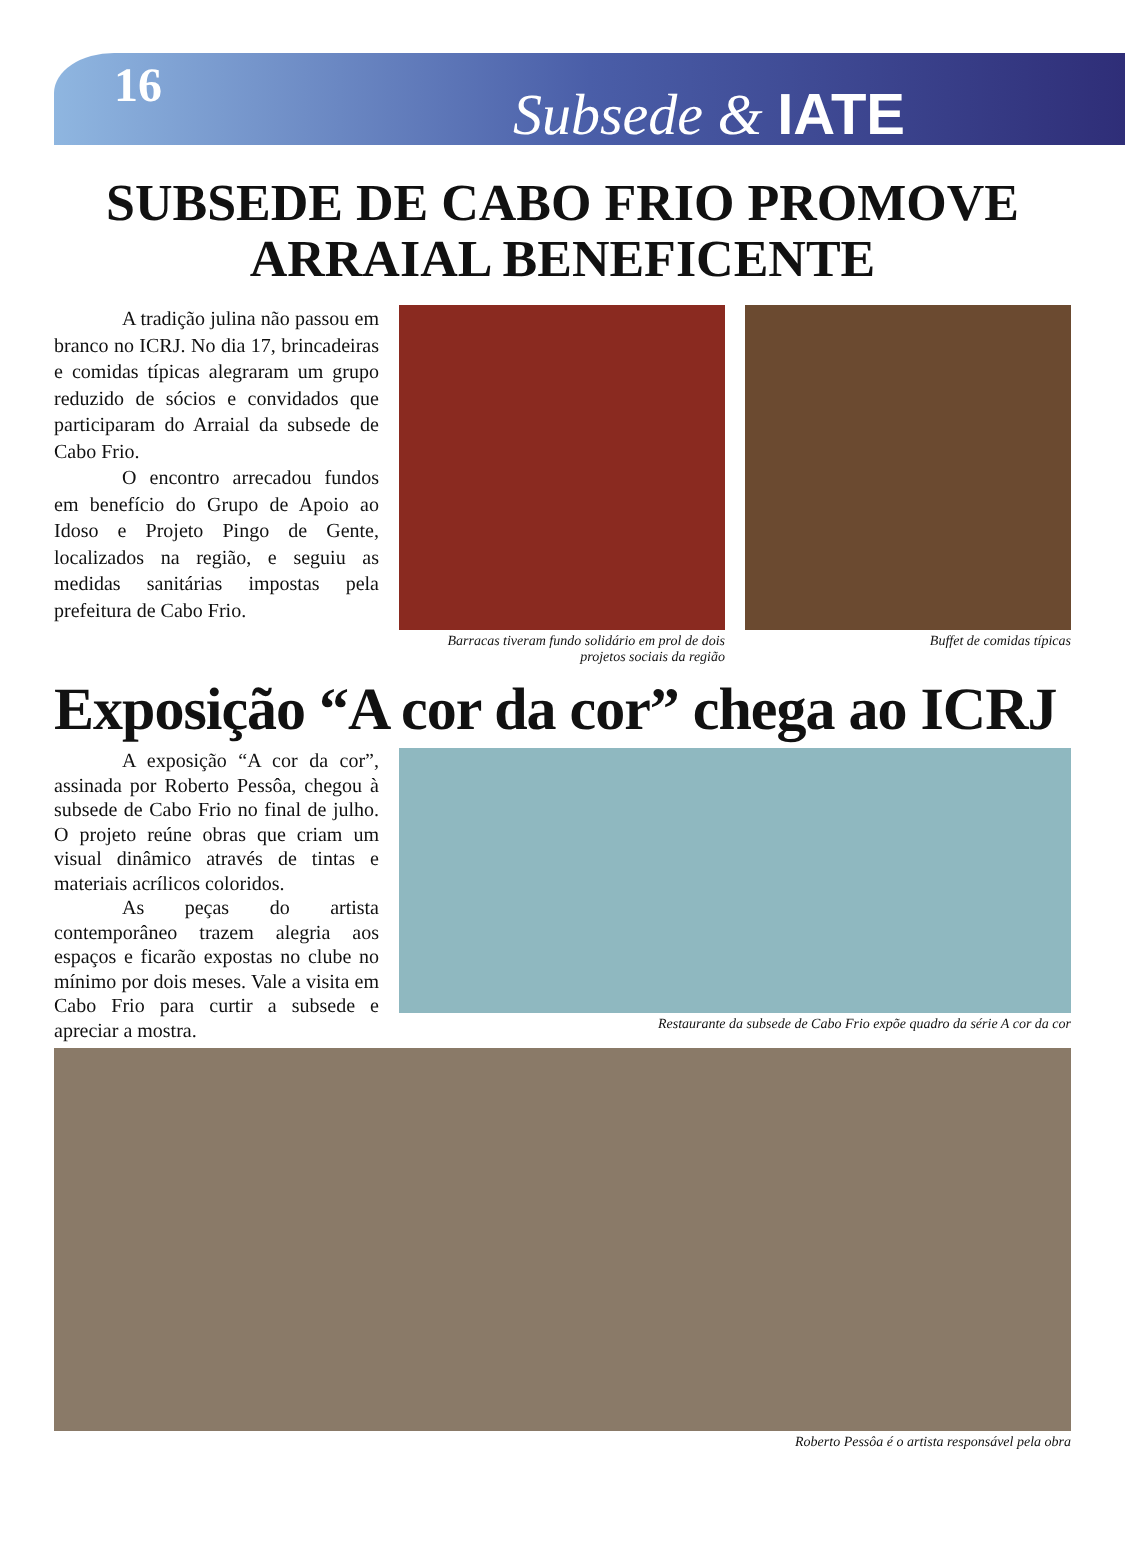16
Subsede & IATE
SUBSEDE DE CABO FRIO PROMOVE ARRAIAL BENEFICENTE
A tradição julina não passou em branco no ICRJ. No dia 17, brincadeiras e comidas típicas alegraram um grupo reduzido de sócios e convidados que participaram do Arraial da subsede de Cabo Frio.
O encontro arrecadou fundos em benefício do Grupo de Apoio ao Idoso e Projeto Pingo de Gente, localizados na região, e seguiu as medidas sanitárias impostas pela prefeitura de Cabo Frio.
Barracas tiveram fundo solidário em prol de dois projetos sociais da região
Buffet de comidas típicas
Exposição “A cor da cor” chega ao ICRJ
A exposição “A cor da cor”, assinada por Roberto Pessôa, chegou à subsede de Cabo Frio no final de julho. O projeto reúne obras que criam um visual dinâmico através de tintas e materiais acrílicos coloridos.
As peças do artista contemporâneo trazem alegria aos espaços e ficarão expostas no clube no mínimo por dois meses. Vale a visita em Cabo Frio para curtir a subsede e apreciar a mostra.
Restaurante da subsede de Cabo Frio expõe quadro da série A cor da cor
Roberto Pessôa é o artista responsável pela obra